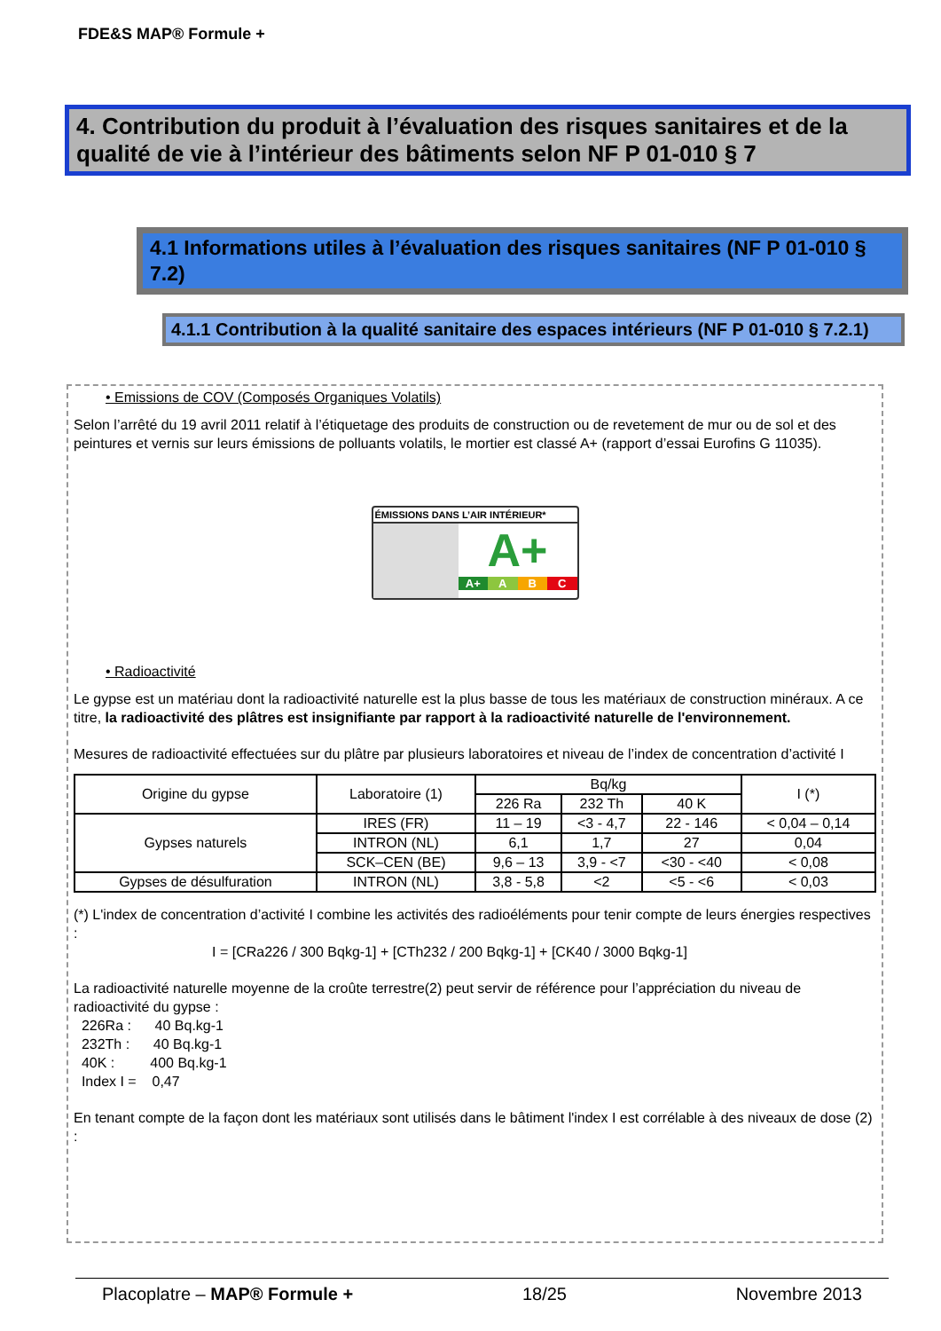FDE&S MAP® Formule +
4. Contribution du produit à l’évaluation des risques sanitaires et de la qualité de vie à l’intérieur des bâtiments selon NF P 01-010 § 7
4.1 Informations utiles à l’évaluation des risques sanitaires (NF P 01-010 § 7.2)
4.1.1 Contribution à la qualité sanitaire des espaces intérieurs (NF P 01-010 § 7.2.1)
• Emissions de COV (Composés Organiques Volatils)
Selon l’arrêté du 19 avril 2011 relatif à l’étiquetage des produits de construction ou de revetement de mur ou de sol et des peintures et vernis sur leurs émissions de polluants volatils, le mortier est classé A+ (rapport d’essai Eurofins G 11035).
ÉMISSIONS DANS L’AIR INTÉRIEUR*
A+
A+ A B C
• Radioactivité
Le gypse est un matériau dont la radioactivité naturelle est la plus basse de tous les matériaux de construction minéraux. A ce titre, la radioactivité des plâtres est insignifiante par rapport à la radioactivité naturelle de l'environnement.
Mesures de radioactivité effectuées sur du plâtre par plusieurs laboratoires et niveau de l’index de concentration d’activité I
| Origine du gypse | Laboratoire (1) | Bq/kg | | | I (*) |
| --- | --- | --- | --- | --- | --- |
| | | 226 Ra | 232 Th | 40 K | |
| Gypses naturels | IRES (FR) | 11 – 19 | <3 - 4,7 | 22 - 146 | < 0,04 – 0,14 |
| | INTRON (NL) | 6,1 | 1,7 | 27 | 0,04 |
| | SCK–CEN (BE) | 9,6 – 13 | 3,9 - <7 | <30 - <40 | < 0,08 |
| Gypses de désulfuration | INTRON (NL) | 3,8 - 5,8 | <2 | <5 - <6 | < 0,03 |
(*) L'index de concentration d’activité I combine les activités des radioéléments pour tenir compte de leurs énergies respectives :
I = [CRa226 / 300 Bqkg-1] + [CTh232 / 200 Bqkg-1] + [CK40 / 3000 Bqkg-1]
La radioactivité naturelle moyenne de la croûte terrestre(2) peut servir de référence pour l’appréciation du niveau de radioactivité du gypse :
226Ra : 40 Bq.kg-1
232Th : 40 Bq.kg-1
40K : 400 Bq.kg-1
Index I = 0,47
En tenant compte de la façon dont les matériaux sont utilisés dans le bâtiment l'index I est corrélable à des niveaux de dose (2) :
Placoplatre – MAP® Formule + 18/25 Novembre 2013